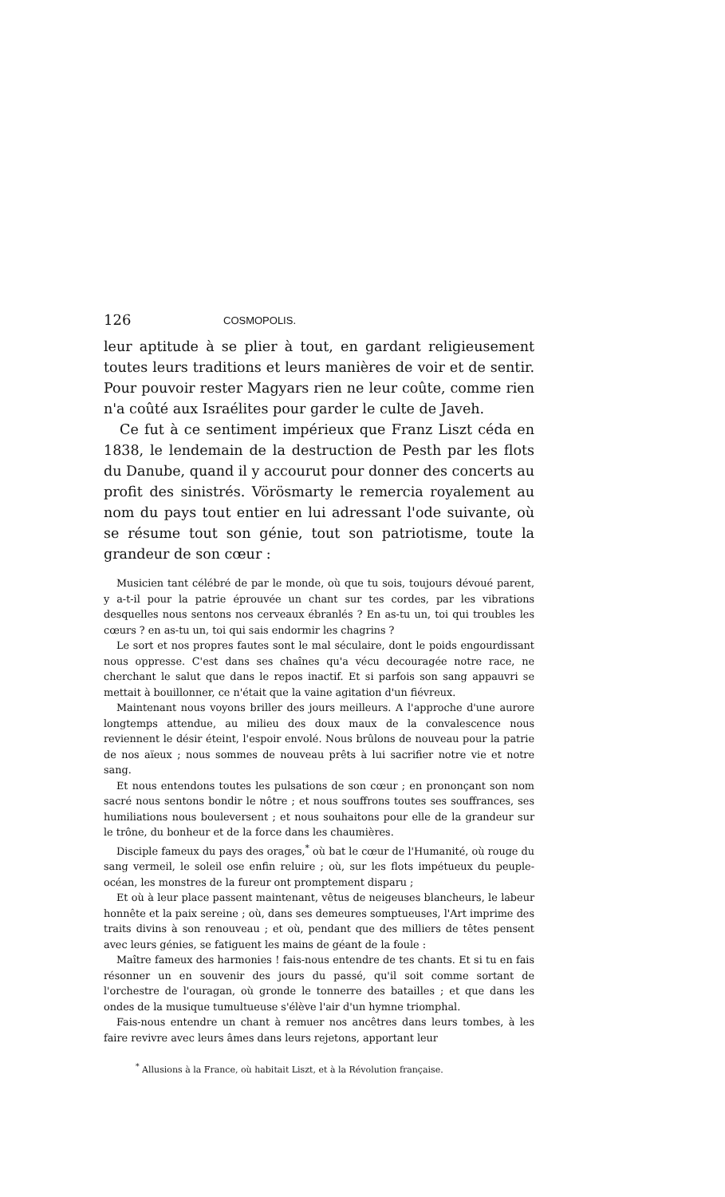126 COSMOPOLIS.
leur aptitude à se plier à tout, en gardant religieusement toutes leurs traditions et leurs manières de voir et de sentir. Pour pouvoir rester Magyars rien ne leur coûte, comme rien n'a coûté aux Israélites pour garder le culte de Javeh.
Ce fut à ce sentiment impérieux que Franz Liszt céda en 1838, le lendemain de la destruction de Pesth par les flots du Danube, quand il y accourut pour donner des concerts au profit des sinistrés. Vörösmarty le remercia royalement au nom du pays tout entier en lui adressant l'ode suivante, où se résume tout son génie, tout son patriotisme, toute la grandeur de son cœur :
Musicien tant célébré de par le monde, où que tu sois, toujours dévoué parent, y a-t-il pour la patrie éprouvée un chant sur tes cordes, par les vibrations desquelles nous sentons nos cerveaux ébranlés ? En as-tu un, toi qui troubles les cœurs ? en as-tu un, toi qui sais endormir les chagrins ?
Le sort et nos propres fautes sont le mal séculaire, dont le poids engourdissant nous oppresse. C'est dans ses chaînes qu'a vécu decouragée notre race, ne cherchant le salut que dans le repos inactif. Et si parfois son sang appauvri se mettait à bouillonner, ce n'était que la vaine agitation d'un fiévreux.
Maintenant nous voyons briller des jours meilleurs. A l'approche d'une aurore longtemps attendue, au milieu des doux maux de la convalescence nous reviennent le désir éteint, l'espoir envolé. Nous brûlons de nouveau pour la patrie de nos aïeux ; nous sommes de nouveau prêts à lui sacrifier notre vie et notre sang.
Et nous entendons toutes les pulsations de son cœur ; en prononçant son nom sacré nous sentons bondir le nôtre ; et nous souffrons toutes ses souffrances, ses humiliations nous bouleversent ; et nous souhaitons pour elle de la grandeur sur le trône, du bonheur et de la force dans les chaumières.
Disciple fameux du pays des orages,<sup>*</sup> où bat le cœur de l'Humanité, où rouge du sang vermeil, le soleil ose enfin reluire ; où, sur les flots impétueux du peuple-océan, les monstres de la fureur ont promptement disparu ;
Et où à leur place passent maintenant, vêtus de neigeuses blancheurs, le labeur honnête et la paix sereine ; où, dans ses demeures somptueuses, l'Art imprime des traits divins à son renouveau ; et où, pendant que des milliers de têtes pensent avec leurs génies, se fatiguent les mains de géant de la foule :
Maître fameux des harmonies ! fais-nous entendre de tes chants. Et si tu en fais résonner un en souvenir des jours du passé, qu'il soit comme sortant de l'orchestre de l'ouragan, où gronde le tonnerre des batailles ; et que dans les ondes de la musique tumultueuse s'élève l'air d'un hymne triomphal.
Fais-nous entendre un chant à remuer nos ancêtres dans leurs tombes, à les faire revivre avec leurs âmes dans leurs rejetons, apportant leur
<sup>*</sup> Allusions à la France, où habitait Liszt, et à la Révolution française.